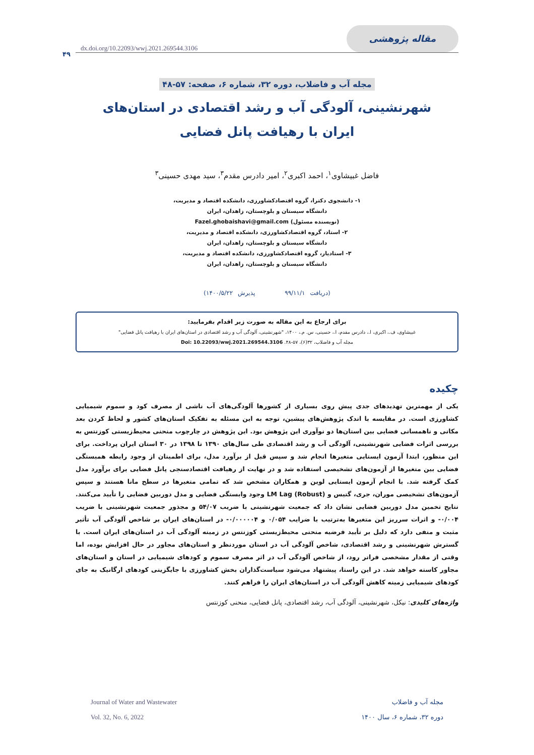مقاله پژوهشی
dx.doi.org/10.22093/wwj.2021.269544.3106
۴۹
مجله آب و فاضلاب، دوره ۳۲، شماره ۶، صفحه: ۵۷-۴۸
شهرنشینی، آلودگی آب و رشد اقتصادی در استان‌های ایران با رهیافت پانل فضایی
فاضل غبیشاوی<sup>۱</sup>، احمد اکبری<sup>۲</sup>، امیر دادرس مقدم<sup>۳</sup>، سید مهدی حسینی<sup>۳</sup>
۱- دانشجوی دکترا، گروه اقتصادکشاورزی، دانشکده اقتصاد و مدیریت،
دانشگاه سیستان و بلوچستان، زاهدان، ایران
(نویسنده مسئول) Fazel.ghobaishavi@gmail.com
۲- استاد، گروه اقتصادکشاورزی، دانشکده اقتصاد و مدیریت،
دانشگاه سیستان و بلوچستان، زاهدان، ایران
۳- استادیار، گروه اقتصادکشاورزی، دانشکده اقتصاد و مدیریت،
دانشگاه سیستان و بلوچستان، زاهدان، ایران
(دریافت ۹۹/۱۱/۱ پذیرش ۱۴۰۰/۵/۲۲)
برای ارجاع به این مقاله به صورت زیر اقدام بفرمایید:
غبیشاوی، ف.، اکبری، ا.، دادرس مقدم، ا.، حسینی، س. م.، ۱۴۰۰، "شهرنشینی، آلودگی آب و رشد اقتصادی در استان‌های ایران با رهیافت پانل فضایی"
مجله آب و فاضلاب، ۳۲(۶)، ۵۷-۴۸. Doi: 10.22093/wwj.2021.269544.3106
چکیده
یکی از مهمترین تهدیدهای جدی پیش روی بسیاری از کشورها آلودگی‌های آب ناشی از مصرف کود و سموم شیمیایی کشاورزی است. در مقایسه با اندک پژوهش‌های پیشین، توجه به این مسئله به تفکیک استان‌های کشور و لحاظ کردن بعد مکانی و ناهمسانی فضایی بین استان‌ها دو نوآوری این پژوهش بود. این پژوهش در چارچوب منحنی محیط‌زیستی کوزنتس به بررسی اثرات فضایی شهرنشینی، آلودگی آب و رشد اقتصادی طی سال‌های ۱۳۹۰ تا ۱۳۹۸ در ۳۰ استان ایران پرداخت. برای این منظور، ابتدا آزمون ایستایی متغیرها انجام شد و سپس قبل از برآورد مدل، برای اطمینان از وجود رابطه همبستگی فضایی بین متغیرها از آزمون‌های تشخیصی استفاده شد و در نهایت از رهیافت اقتصادسنجی پانل فضایی برای برآورد مدل کمک گرفته شد. با انجام آزمون ایستایی لوین و همکاران مشخص شد که تمامی متغیرها در سطح مانا هستند و سپس آزمون‌های تشخیصی موران، جری، گتیس و LM Lag (Robust) وجود وابستگی فضایی و مدل دوربین فضایی را تأیید می‌کنند. نتایج تخمین مدل دوربین فضایی نشان داد که جمعیت شهرنشینی با ضریب ۵۴/۰۷ و مجذور جمعیت شهرنشینی با ضریب ۰/۰۰۴- و اثرات سرریز این متغیرها به‌ترتیب با ضرایب ۰/۰۵۴ و ۰/۰۰۰۰۰۴- در استان‌های ایران بر شاخص آلودگی آب تأثیر مثبت و منفی دارد که دلیل بر تأیید فرضیه منحنی محیط‌زیستی کوزنتس در زمینه آلودگی آب در استان‌های ایران است. با گسترش شهرنشینی و رشد اقتصادی، شاخص آلودگی آب در استان موردنظر و استان‌های مجاور در حال افزایش بوده، اما وقتی از مقدار مشخصی فراتر رود، از شاخص آلودگی آب در اثر مصرف سموم و کودهای شیمیایی در استان و استان‌های مجاور کاسته خواهد شد. در این راستا، پیشنهاد می‌شود سیاست‌گذاران بخش کشاورزی با جایگزینی کودهای ارگانیک به جای کودهای شیمیایی زمینه کاهش آلودگی آب در استان‌های ایران را فراهم کنند.
واژه‌های کلیدی: نیکل، شهرنشینی، آلودگی آب، رشد اقتصادی، پانل فضایی، منحنی کوزنتس
مجله آب و فاضلاب
دوره ۳۲، شماره ۶، سال ۱۴۰۰
Journal of Water and Wastewater
Vol. 32, No. 6, 2022